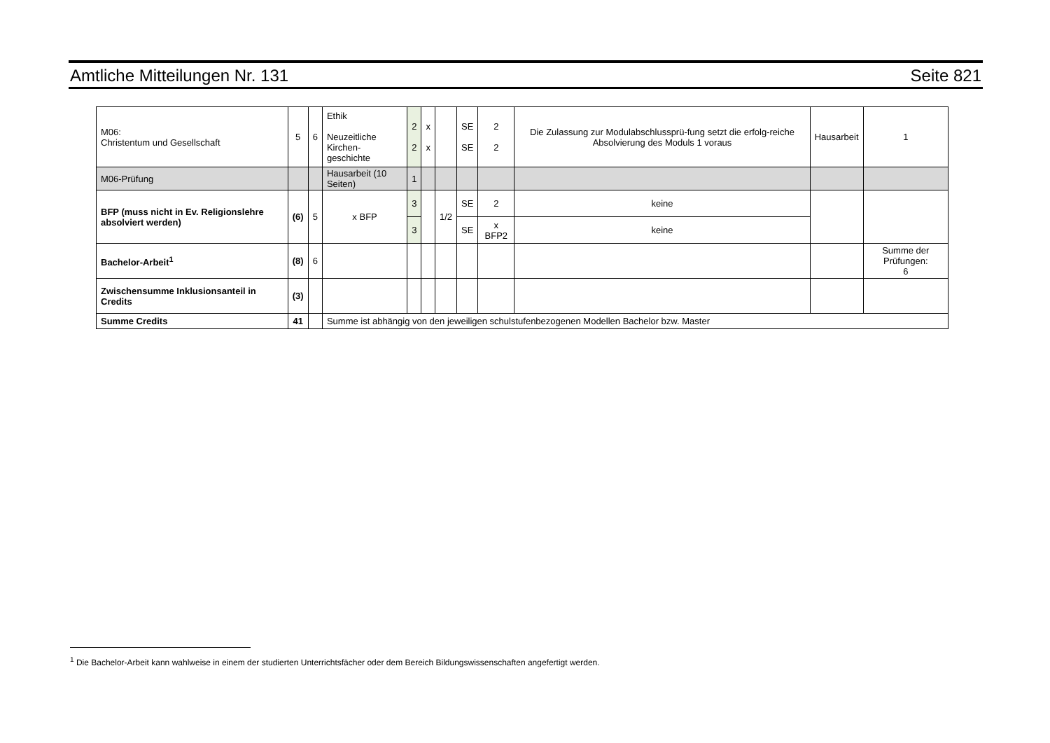Amtliche Mitteilungen Nr. 131 Seite 821
| M06: Christentum und Gesellschaft | 5 | 6 | Ethik Neuzeitliche Kirchen- geschichte | 2 2 | x x | | SE SE | 2 2 | Die Zulassung zur Modulabschlussprü-fung setzt die erfolg-reiche Absolvierung des Moduls 1 voraus | Hausarbeit | 1 |
| M06-Prüfung | | | Hausarbeit (10 Seiten) | 1 | | | | | | | |
| BFP (muss nicht in Ev. Religionslehre absolviert werden) | (6) | 5 | x BFP | 3 | | 1/2 | SE | 2 | keine | | |
| | | | | 3 | | | SE | x BFP2 | keine | | |
| Bachelor-Arbeit<sup>1</sup> | (8) | 6 | | | | | | | | | Summe der Prüfungen: 6 |
| Zwischensumme Inklusionsanteil in Credits | (3) | | | | | | | | | | |
| Summe Credits | 41 | | Summe ist abhängig von den jeweiligen schulstufenbezogenen Modellen Bachelor bzw. Master | | | | | | | | |
<sup>1</sup> Die Bachelor-Arbeit kann wahlweise in einem der studierten Unterrichtsfächer oder dem Bereich Bildungswissenschaften angefertigt werden.